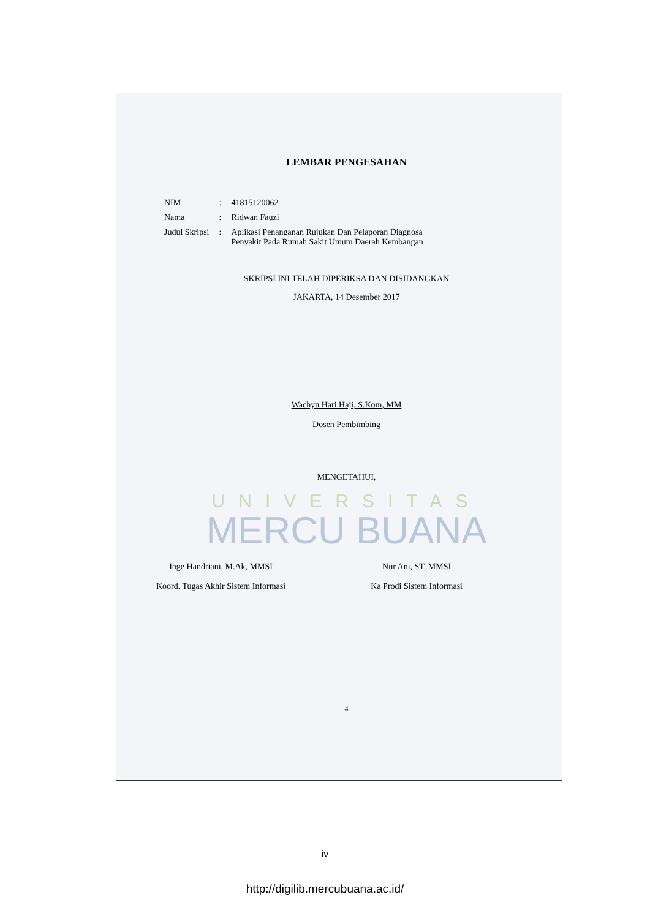LEMBAR PENGESAHAN
| NIM | : | 41815120062 |
| Nama | : | Ridwan Fauzi |
| Judul Skripsi | : | Aplikasi Penanganan Rujukan Dan Pelaporan Diagnosa Penyakit Pada Rumah Sakit Umum Daerah Kembangan |
SKRIPSI INI TELAH DIPERIKSA DAN DISIDANGKAN
JAKARTA, 14 Desember 2017
Wachyu Hari Haji, S.Kom, MM
Dosen Pembimbing
MENGETAHUI,
UNIVERSITAS
MERCU BUANA
Inge Handriani, M.Ak, MMSI
Koord. Tugas Akhir Sistem Informasi
Nur Ani, ST, MMSI
Ka Prodi Sistem Informasi
4
iv
http://digilib.mercubuana.ac.id/